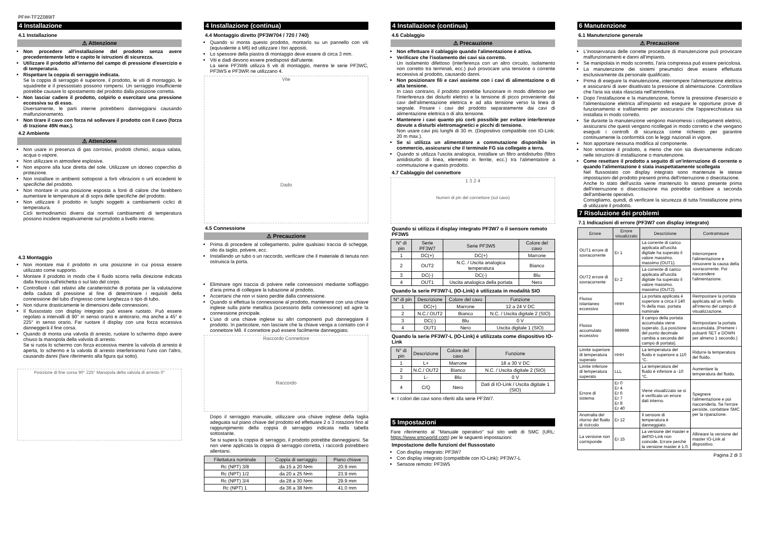PF##-TF2Z089IT
4 Installazione
4.1 Installazione
⚠ Attenzione
Non procedere all'installazione del prodotto senza avere precedentemente letto e capito le istruzioni di sicurezza.
Utilizzare il prodotto all'interno del campo di pressione d'esercizio e di temperatura.
Rispettare la coppia di serraggio indicata.
Se la coppia di serraggio è superiore, il prodotto, le viti di montaggio, le squadrette e il pressostato possono rompersi. Un serraggio insufficiente potrebbe causare lo spostamento del prodotto dalla posizione corretta.
Non lasciar cadere il prodotto, colpirlo o esercitare una pressione eccessiva su di esso.
Diversamente, le parti interne potrebbero danneggiarsi causando malfunzionamento.
Non tirare il cavo con forza né sollevare il prodotto con il cavo (forza di trazione 49N max.).
4.2 Ambiente
⚠ Attenzione
Non usare in presenza di gas corrosivi, prodotti chimici, acqua salata, acqua o vapore.
Non utilizzare in atmosfere esplosive.
Non esporre alla luce diretta del sole. Utilizzare un idoneo coperchio di protezione.
Non installare in ambienti sottoposti a forti vibrazioni o urti eccedenti le specifiche del prodotto.
Non montare in una posizione esposta a fonti di calore che farebbero aumentare le temperature al di sopra delle specifiche del prodotto.
Non utilizzare il prodotto in luoghi soggetti a cambiamenti ciclici di temperatura.
Cicli termodinamici diversi dai normali cambiamenti di temperatura possono incidere negativamente sul prodotto a livello interno.
4.3 Montaggio
Non montare mai il prodotto in una posizione in cui possa essere utilizzato come supporto.
Montare il prodotto in modo che il fluido scorra nella direzione indicata dalla freccia sull'etichetta o sul lato del corpo.
Controllare i dati relativi alle caratteristiche di portata per la valutazione della caduta di pressione al fine di determinare i requisiti della connessione del tubo d'ingresso come lunghezza o tipo di tubo.
Non ridurre drasticamente le dimensioni delle connessioni.
Il flussostato con display integrato può essere ruotato. Può essere regolato a intervalli di 90° in senso orario e antiorario, ma anche a 45° e 225° in senso orario. Far ruotare il display con una forza eccessiva danneggerà il fine corsa.
Quando di monta una valvola di arresto, ruotare lo schermo dopo avere chiuso la manopola della valvola di arresto.
Se si ruota lo schermo con forza eccessiva mentre la valvola di arresto è aperta, lo schermo e la valvola di arresto interferiranno l'uno con l'altro, causando danni (fare riferimento alla figura qui sotto).
Posizione di fine corsa 90° 225° Manopola della valvola di arresto 0°
4 Installazione (continua)
4.4 Montaggio diretto (PF3W704 / 720 / 740)
Quando si monta questo prodotto, montarlo su un pannello con viti (equivalente a M6) ed utilizzare i fori appositi.
Lo spessore della piastra di montaggio deve essere di circa 3 mm.
Viti e dadi devono essere predisposti dall'utente.
La serie PF3WB utilizza 6 viti di montaggio, mentre le serie PF3WC, PF3WS e PF3WR ne utilizzano 4.
Vite
Dado
4.5 Connessione
⚠ Precauzione
Prima di procedere al collegamento, pulire qualsiasi traccia di schegge, olio da taglio, polvere, ecc.
Installando un tubo o un raccordo, verificare che il materiale di tenuta non ostruisca la porta.
Eliminare ogni traccia di polvere nelle connessioni mediante soffiaggio d'aria prima di collegare la tubazione al prodotto.
Accertarsi che non vi siano perdite dalla connessione.
Quando si effettua la connessione al prodotto, mantenere con una chiave inglese sulla parte metallica (accessorio della connessione) ed agire la connessione principale.
L'uso di una chiave inglese su altri componenti può danneggiare il prodotto. In particolare, non lasciare che la chiave venga a contatto con il connettore M8. Il connettore può essere facilmente danneggiato.
Raccordo Connettore
Raccordo
Dopo il serraggio manuale, utilizzare una chiave inglese della taglia adeguata sul piano chiave del prodotto ed effettuare 2 o 3 rotazioni fino al raggiungimento della coppia di serraggio indicata nella tabella sottostante.
Se si supera la coppia di serraggio, il prodotto potrebbe danneggiarsi. Se non viene applicata la coppia di serraggio corretta, i raccordi potrebbero allentarsi.
| Filettatura nominale | Coppia di serraggio | Piano chiave |
| --- | --- | --- |
| Rc (NPT) 3/8 | da 15 a 20 N•m | 20.9 mm |
| Rc (NPT) 1/2 | da 20 a 25 N•m | 23.9 mm |
| Rc (NPT) 3/4 | da 28 a 30 N•m | 29.9 mm |
| Rc (NPT) 1 | da 36 a 38 N•m | 41.0 mm |
4 Installazione (continua)
4.6 Cablaggio
⚠ Precauzione
Non effettuare il cablaggio quando l'alimentazione è attiva.
Verificare che l'isolamento dei cavi sia corretto.
Un isolamento difettoso (interferenza con un altro circuito, isolamento non corretto tra terminali, ecc.) può provocare una tensione o corrente eccessiva al prodotto, causando danni.
Non posizionare fili e cavi assieme con i cavi di alimentazione o di alta tensione.
In caso contrario, il prodotto potrebbe funzionare in modo difettoso per l'interferenza dei disturbi elettrici e la tensione di picco proveniente dai cavi dell'alimentazione elettrica e ad alta tensione verso la linea di segnale. Posare i cavi del prodotto separatamente dai cavi di alimentazione elettrica o di alta tensione.
Mantenere i cavi quanto più corti possibile per evitare interferenze dovute a disturbi elettromagnetici e picchi di tensione.
Non usare cavi più lunghi di 30 m. (Dispositivo compatibile con IO-Link: 20 m max.).
Se si utilizza un alimentatore a commutazione disponibile in commercio, assicurarsi che il terminale FG sia collegato a terra.
Quando si utilizza l'uscita analogica, installare un filtro antidisturbo (filtro antidisturbo di linea, elemento in ferrite, ecc.) tra l'alimentatore a commutazione e questo prodotto.
4.7 Cablaggio del connettore
1 3 2 4
Numeri di pin del connettore (sul cavo)
Quando si utilizza il display integrato PF3W7 o il sensore remoto PF3W5
| N° di pin | Serie PF3W7 | Serie PF3W5 | Colore del cavo |
| --- | --- | --- | --- |
| 1 | DC(+) | DC(+) | Marrone |
| 2 | OUT2 | N.C. / Uscita analogica temperatura | Bianco |
| 3 | DC(-) | DC(-) | Blu |
| 4 | OUT1 | Uscita analogica della portata | Nero |
Quando la serie PF3W7-L (IO-Link) è utilizzata in modalità SIO
| N° di pin | Descrizione | Colore del cavo | Funzione |
| --- | --- | --- | --- |
| 1 | DC(+) | Marrone | 12 a 24 V DC |
| 2 | N.C./ OUT2 | Bianco | N.C. / Uscita digitale 2 (SIO) |
| 3 | DC(-) | Blu | 0 V |
| 4 | OUT1 | Nero | Uscita digitale 1 (SIO) |
Quando la serie PF3W7-L (IO-Link) è utilizzata come dispositivo IO-Link
| N° di pin | Descrizione | Colore del cavo | Funzione |
| --- | --- | --- | --- |
| 1 | L+ | Marrone | 18 a 30 V DC |
| 2 | N.C./ OUT2 | Bianco | N.C. / Uscita digitale 2 (SIO) |
| 3 | L- | Blu | 0 V |
| 4 | C/Q | Nero | Dati di IO-Link / Uscita digitale 1 (SIO) |
∗: I colori dei cavi sono riferiti alla serie PF3W7.
5 Impostazioni
Fare riferimento al "Manuale operativo" sul sito web di SMC (URL: https://www.smcworld.com) per le seguenti impostazioni:
Impostazione delle funzioni del flussostato
Con display integrato: PF3W7
Con display integrato (compatibile con IO-Link): PF3W7-L
Sensore remoto: PF3W5
6 Manutenzione
6.1 Manutenzione generale
⚠ Precauzione
L'inosservanza delle corrette procedure di manutenzione può provocare malfunzionamenti e danni all'impianto.
Se manipolata in modo scorretto, l'aria compressa può essere pericolosa.
La manutenzione dei sistemi pneumatici deve essere effettuata esclusivamente da personale qualificato.
Prima di eseguire la manutenzione, interrompere l'alimentazione elettrica e assicurarsi di aver disattivato la pressione di alimentazione. Controllare che l'aria sia stata rilasciata nell'atmosfera.
Dopo l'installazione e la manutenzione, fornire la pressione d'esercizio e l'alimentazione elettrica all'impianto ed eseguire le opportune prove di funzionamento e trafilamento per assicurarsi che l'apparecchiatura sia installata in modo corretto.
Se durante la manutenzione vengono manomessi i collegamenti elettrici, assicurarsi che questi vengano ricollegati in modo corretto e che vengano eseguiti i controlli di sicurezza come richiesto per garantire continuamente la conformità con le leggi nazionali in vigore.
Non apportare nessuna modifica al componente.
Non smontare il prodotto, a meno che non sia diversamente indicato nelle istruzioni di installazione o manutenzione.
Come resettare il prodotto a seguito di un'interruzione di corrente o quando l'alimentazione è stata inaspettatamente scollegata
Nel flussostato con display integrato sono mantenute le stesse impostazioni del prodotto presenti prima dell'interruzione o disecitazione.
Anche lo stato dell'uscita viene mantenuto lo stesso presente prima dell'interruzione o diseccitazione ma potrebbe cambiare a seconda dell'ambiente operativo.
Consigliamo, quindi, di verificare la sicurezza di tutta l'installazione prima di utilizzare il prodotto.
7 Risoluzione dei problemi
7.1 Indicazioni di errore (PF3W7 con display integrato)
| Errore | Errore visualizzato | Descrizione | Contromisure |
| --- | --- | --- | --- |
| OUT1 errore di sovracorrente | Er 1 | La corrente di carico applicata all'uscita digitale ha superato il valore massimo. massimo (OUT1). | Interrompere l'alimentazione e rimuovere la causa della sovracorrente. Poi riaccendere l'alimentazione. |
| OUT2 errore di sovracorrente | Er 2 | La corrente di carico applicata all'uscita digitale ha superato il valore massimo. massimo (OUT2). | |
| Flusso istantaneo eccessivo | HHH | La portata applicata è superiore a circa il 140 % della max. portata nominale | Reimpostare la portata applicata ad un livello all'interno del campo di visualizzazione. |
| Flusso accumulato eccessivo | 999999 | Il campo della portata accumulata viene superato. (La posizione del punto decimale cambia a seconda del campo di portata). | Reimpostare la portata accumulata. (Premere i pulsanti SET e DOWN per almeno 1 secondo.) |
| Limite superiore di temperatura superato | HHH | La temperatura del fluido è superiore a 110 °C. | Ridurre la temperatura del fluido. |
| Limite inferiore di temperatura superato | LLL | La temperatura del fluido è inferiore a -10 °C. | Aumentare la temperatura del fluido. |
| Errore di sistema | Er 0 Er 4 Er 6 Er 7 Er 8 Er 40 | Viene visualizzato se si è verificato un errore dati interno. | Spegnere l'alimentazione e poi riaccenderla. Se l'errore persiste, contattare SMC per la riparazione. |
| Anomalia del ritorno del fluido di ricircolo | Er 12 | Il sensore di temperatura è danneggiato. | |
| La versione non corrisponde | Er 15 | La versione del master e dell'IO-Link non coincide. Errore perché la versione master è 1.0. | Allineare la versione del master IO-Link al dispositivo. |
Pagina 2 di 3